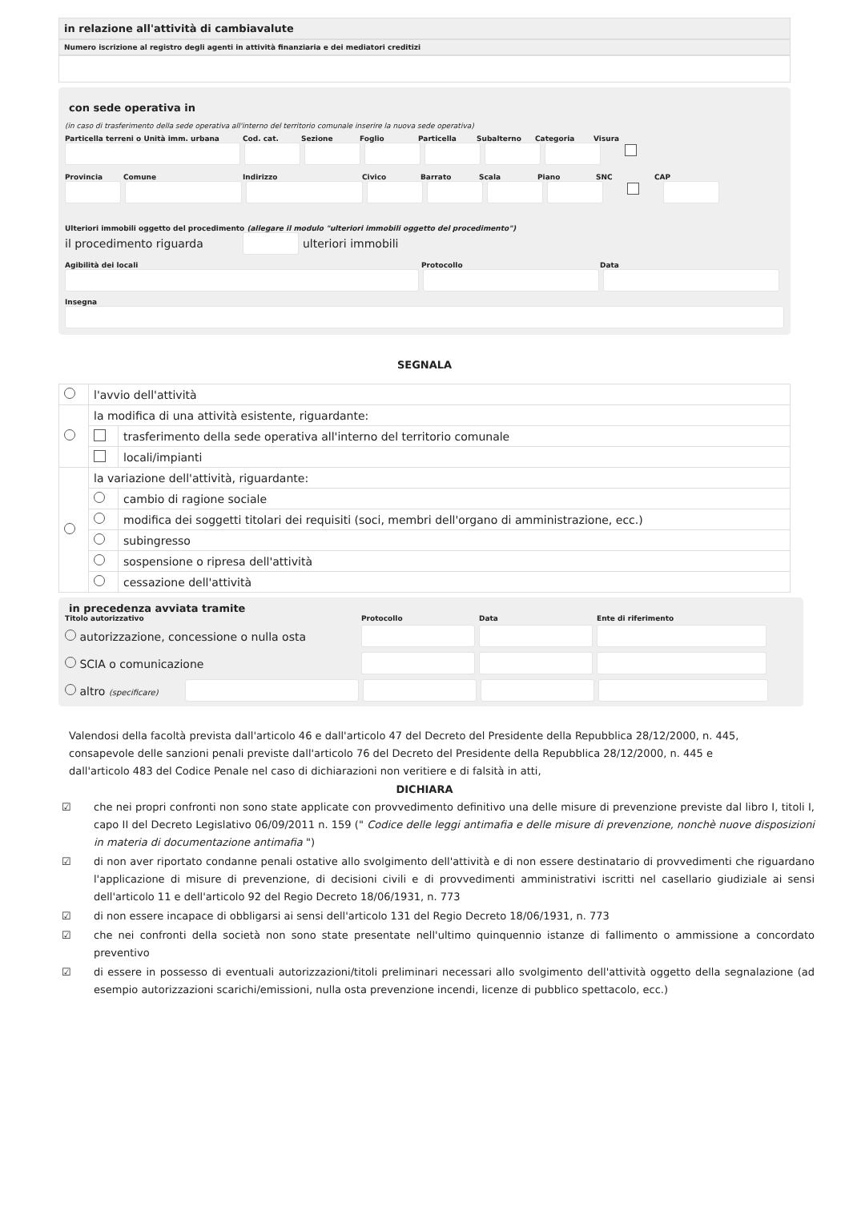in relazione all'attività di cambiavalute
Numero iscrizione al registro degli agenti in attività finanziaria e dei mediatori creditizi
con sede operativa in
(in caso di trasferimento della sede operativa all'interno del territorio comunale inserire la nuova sede operativa)
Particella terreni o Unità imm. urbana Cod. cat. Sezione Foglio Particella Subalterno Categoria Visura
Provincia Comune Indirizzo Civico Barrato Scala Piano SNC CAP
Ulteriori immobili oggetto del procedimento (allegare il modulo "ulteriori immobili oggetto del procedimento")
il procedimento riguarda ulteriori immobili
Agibilità dei locali Protocollo Data
Insegna
SEGNALA
| | l'avvio dell'attività | |
| | la modifica di una attività esistente, riguardante: | |
| | | trasferimento della sede operativa all'interno del territorio comunale |
| | | locali/impianti |
| | la variazione dell'attività, riguardante: | |
| | | cambio di ragione sociale |
| | | modifica dei soggetti titolari dei requisiti (soci, membri dell'organo di amministrazione, ecc.) |
| | | subingresso |
| | | sospensione o ripresa dell'attività |
| | | cessazione dell'attività |
in precedenza avviata tramite
Titolo autorizzativo Protocollo Data Ente di riferimento
autorizzazione, concessione o nulla osta
SCIA o comunicazione
altro (specificare)
Valendosi della facoltà prevista dall'articolo 46 e dall'articolo 47 del Decreto del Presidente della Repubblica 28/12/2000, n. 445, consapevole delle sanzioni penali previste dall'articolo 76 del Decreto del Presidente della Repubblica 28/12/2000, n. 445 e dall'articolo 483 del Codice Penale nel caso di dichiarazioni non veritiere e di falsità in atti,
DICHIARA
☑ che nei propri confronti non sono state applicate con provvedimento definitivo una delle misure di prevenzione previste dal libro I, titoli I, capo II del Decreto Legislativo 06/09/2011 n. 159 (" Codice delle leggi antimafia e delle misure di prevenzione, nonchè nuove disposizioni in materia di documentazione antimafia ")
☑ di non aver riportato condanne penali ostative allo svolgimento dell'attività e di non essere destinatario di provvedimenti che riguardano l'applicazione di misure di prevenzione, di decisioni civili e di provvedimenti amministrativi iscritti nel casellario giudiziale ai sensi dell'articolo 11 e dell'articolo 92 del Regio Decreto 18/06/1931, n. 773
☑ di non essere incapace di obbligarsi ai sensi dell'articolo 131 del Regio Decreto 18/06/1931, n. 773
☑ che nei confronti della società non sono state presentate nell'ultimo quinquennio istanze di fallimento o ammissione a concordato preventivo
☑ di essere in possesso di eventuali autorizzazioni/titoli preliminari necessari allo svolgimento dell'attività oggetto della segnalazione (ad esempio autorizzazioni scarichi/emissioni, nulla osta prevenzione incendi, licenze di pubblico spettacolo, ecc.)